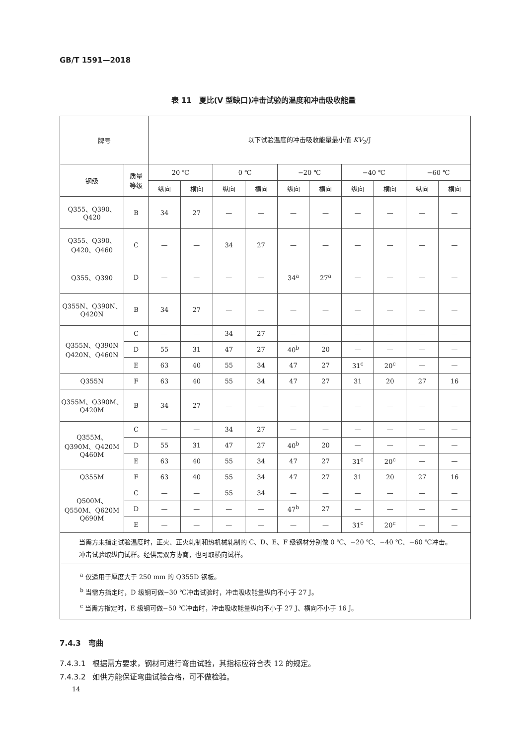GB/T 1591—2018
表 11　夏比(V 型缺口)冲击试验的温度和冲击吸收能量
| 牌号 | | 以下试验温度的冲击吸收能量最小值 KV<sub>2</sub>/J | | | | | | | | | |
| --- | --- | --- | --- | --- | --- | --- | --- | --- | --- | --- | --- |
| 钢级 | 质量 等级 | 20 ℃ | | 0 ℃ | | −20 ℃ | | −40 ℃ | | −60 ℃ | |
| | | 纵向 | 横向 | 纵向 | 横向 | 纵向 | 横向 | 纵向 | 横向 | 纵向 | 横向 |
| Q355、Q390、 Q420 | B | 34 | 27 | — | — | — | — | — | — | — | — |
| Q355、Q390、 Q420、Q460 | C | — | — | 34 | 27 | — | — | — | — | — | — |
| Q355、Q390 | D | — | — | — | — | 34<sup>a</sup> | 27<sup>a</sup> | — | — | — | — |
| Q355N、Q390N、 Q420N | B | 34 | 27 | — | — | — | — | — | — | — | — |
| Q355N、Q390N Q420N、Q460N | C | — | — | 34 | 27 | — | — | — | — | — | — |
| | D | 55 | 31 | 47 | 27 | 40<sup>b</sup> | 20 | — | — | — | — |
| | E | 63 | 40 | 55 | 34 | 47 | 27 | 31<sup>c</sup> | 20<sup>c</sup> | — | — |
| Q355N | F | 63 | 40 | 55 | 34 | 47 | 27 | 31 | 20 | 27 | 16 |
| Q355M、Q390M、 Q420M | B | 34 | 27 | — | — | — | — | — | — | — | — |
| Q355M、 Q390M、Q420M Q460M | C | — | — | 34 | 27 | — | — | — | — | — | — |
| | D | 55 | 31 | 47 | 27 | 40<sup>b</sup> | 20 | — | — | — | — |
| | E | 63 | 40 | 55 | 34 | 47 | 27 | 31<sup>c</sup> | 20<sup>c</sup> | — | — |
| Q355M | F | 63 | 40 | 55 | 34 | 47 | 27 | 31 | 20 | 27 | 16 |
| Q500M、 Q550M、Q620M Q690M | C | — | — | 55 | 34 | — | — | — | — | — | — |
| | D | — | — | — | — | 47<sup>b</sup> | 27 | — | — | — | — |
| | E | — | — | — | — | — | — | 31<sup>c</sup> | 20<sup>c</sup> | — | — |
| 当需方未指定试验温度时，正火、正火轧制和热机械轧制的 C、D、E、F 级钢材分别做 0 ℃、−20 ℃、−40 ℃、−60 ℃冲击。 冲击试验取纵向试样。经供需双方协商，也可取横向试样。 | | | | | | | | | | | |
| <sup>a</sup> 仅适用于厚度大于 250 mm 的 Q355D 钢板。 <sup>b</sup> 当需方指定时，D 级钢可做−30 ℃冲击试验时，冲击吸收能量纵向不小于 27 J。 <sup>c</sup> 当需方指定时，E 级钢可做−50 ℃冲击时，冲击吸收能量纵向不小于 27 J、横向不小于 16 J。 | | | | | | | | | | | |
7.4.3　弯曲
7.4.3.1 根据需方要求，钢材可进行弯曲试验，其指标应符合表 12 的规定。
7.4.3.2 如供方能保证弯曲试验合格，可不做检验。
14